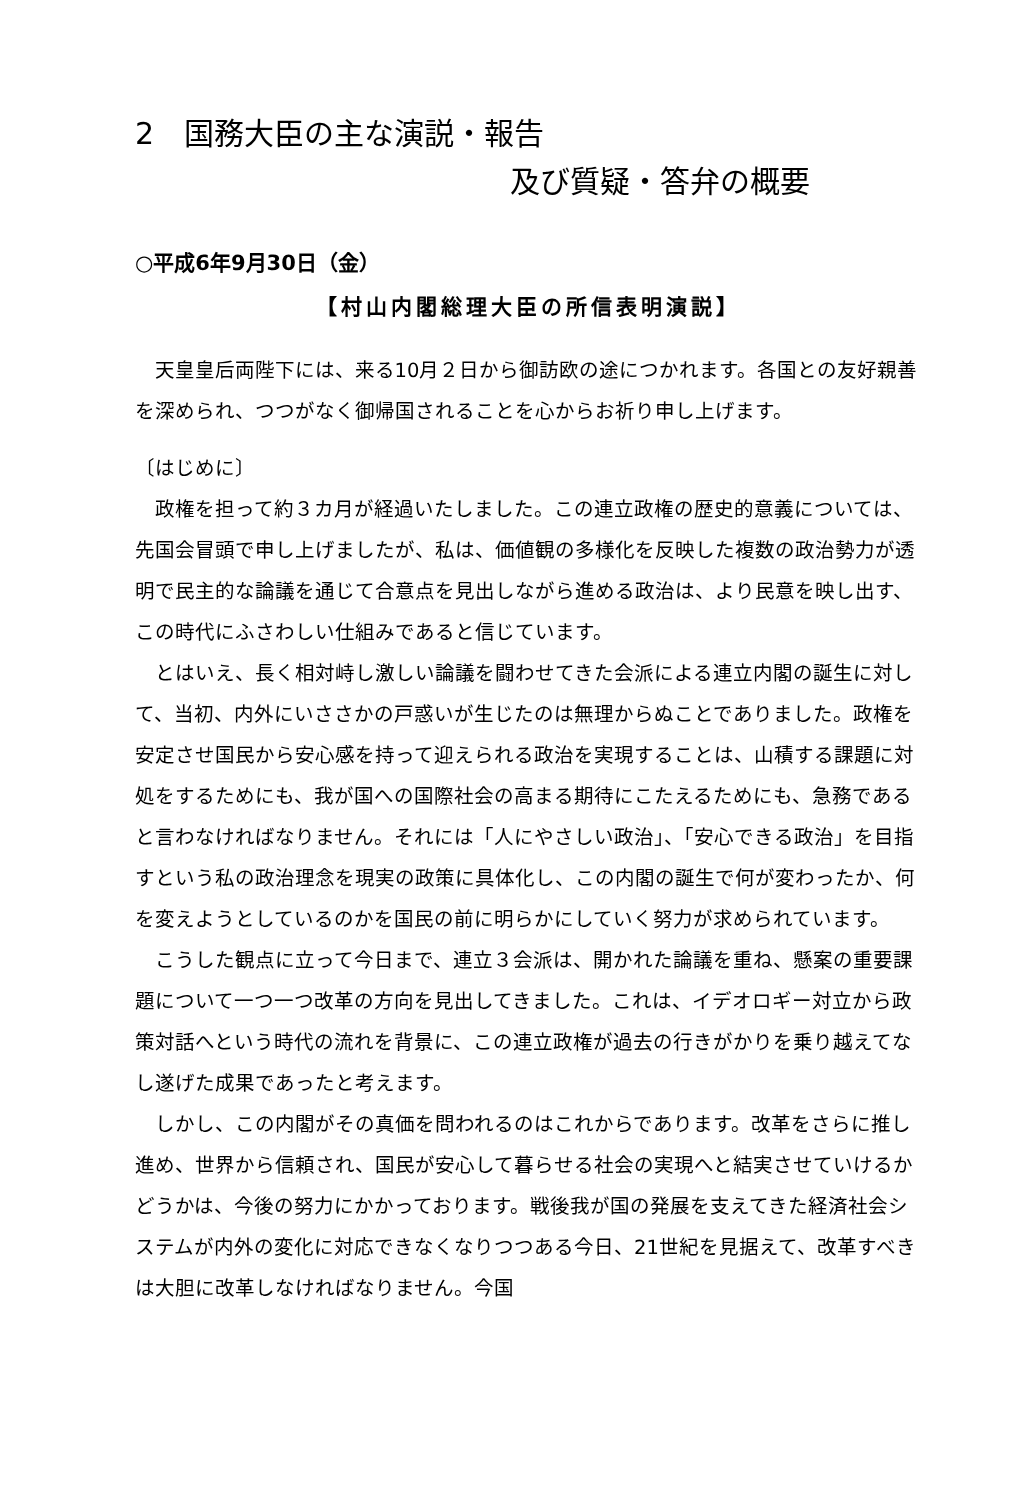2　国務大臣の主な演説・報告
及び質疑・答弁の概要
○平成6年9月30日（金）
【村山内閣総理大臣の所信表明演説】
天皇皇后両陛下には、来る10月２日から御訪欧の途につかれます。各国との友好親善を深められ、つつがなく御帰国されることを心からお祈り申し上げます。
〔はじめに〕
政権を担って約３カ月が経過いたしました。この連立政権の歴史的意義については、先国会冒頭で申し上げましたが、私は、価値観の多様化を反映した複数の政治勢力が透明で民主的な論議を通じて合意点を見出しながら進める政治は、より民意を映し出す、この時代にふさわしい仕組みであると信じています。
とはいえ、長く相対峙し激しい論議を闘わせてきた会派による連立内閣の誕生に対して、当初、内外にいささかの戸惑いが生じたのは無理からぬことでありました。政権を安定させ国民から安心感を持って迎えられる政治を実現することは、山積する課題に対処をするためにも、我が国への国際社会の高まる期待にこたえるためにも、急務であると言わなければなりません。それには「人にやさしい政治」、「安心できる政治」を目指すという私の政治理念を現実の政策に具体化し、この内閣の誕生で何が変わったか、何を変えようとしているのかを国民の前に明らかにしていく努力が求められています。
こうした観点に立って今日まで、連立３会派は、開かれた論議を重ね、懸案の重要課題について一つ一つ改革の方向を見出してきました。これは、イデオロギー対立から政策対話へという時代の流れを背景に、この連立政権が過去の行きがかりを乗り越えてなし遂げた成果であったと考えます。
しかし、この内閣がその真価を問われるのはこれからであります。改革をさらに推し進め、世界から信頼され、国民が安心して暮らせる社会の実現へと結実させていけるかどうかは、今後の努力にかかっております。戦後我が国の発展を支えてきた経済社会システムが内外の変化に対応できなくなりつつある今日、21世紀を見据えて、改革すべきは大胆に改革しなければなりません。今国